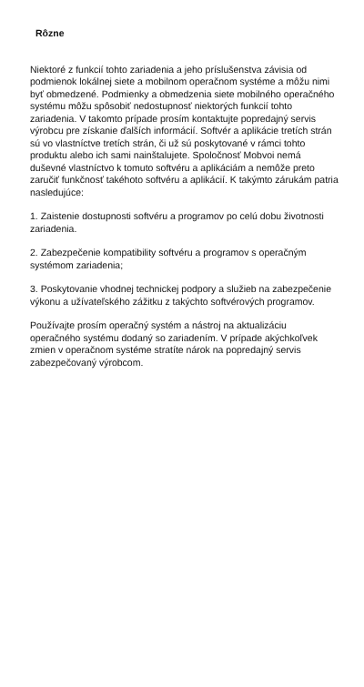Rôzne
Niektoré z funkcií tohto zariadenia a jeho príslušenstva závisia od podmienok lokálnej siete a mobilnom operačnom systéme a môžu nimi byť obmedzené. Podmienky a obmedzenia siete mobilného operačného systému môžu spôsobiť nedostupnosť niektorých funkcií tohto zariadenia. V takomto prípade prosím kontaktujte popredajný servis výrobcu pre získanie ďalších informácií. Softvér a aplikácie tretích strán sú vo vlastníctve tretích strán, či už sú poskytované v rámci tohto produktu alebo ich sami nainštalujete. Spoločnosť Mobvoi nemá duševné vlastníctvo k tomuto softvéru a aplikáciám a nemôže preto zaručiť funkčnosť takéhoto softvéru a aplikácií. K takýmto zárukám patria nasledujúce:
1. Zaistenie dostupnosti softvéru a programov po celú dobu životnosti zariadenia.
2. Zabezpečenie kompatibility softvéru a programov s operačným systémom zariadenia;
3. Poskytovanie vhodnej technickej podpory a služieb na zabezpečenie výkonu a užívateľského zážitku z takýchto softvérových programov.
Používajte prosím operačný systém a nástroj na aktualizáciu operačného systému dodaný so zariadením. V prípade akýchkoľvek zmien v operačnom systéme stratíte nárok na popredajný servis zabezpečovaný výrobcom.